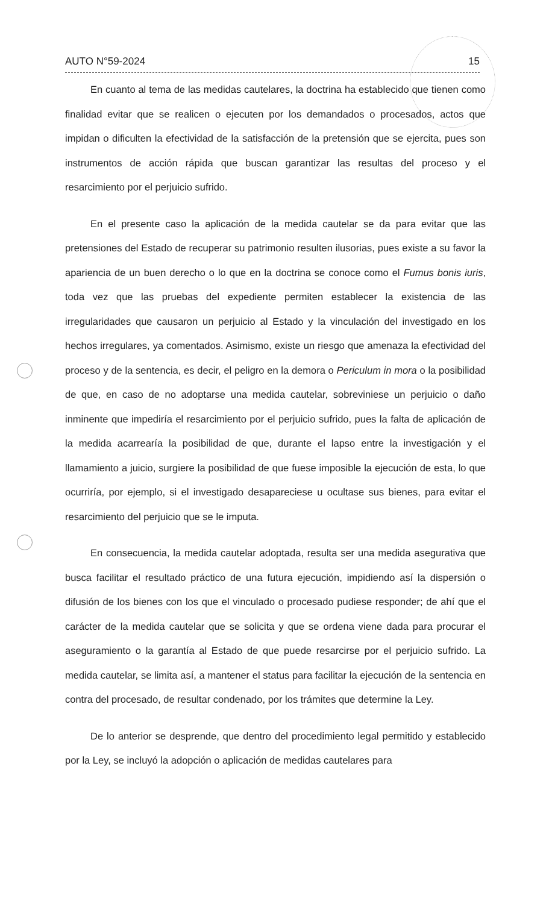AUTO N°59-2024 15
En cuanto al tema de las medidas cautelares, la doctrina ha establecido que tienen como finalidad evitar que se realicen o ejecuten por los demandados o procesados, actos que impidan o dificulten la efectividad de la satisfacción de la pretensión que se ejercita, pues son instrumentos de acción rápida que buscan garantizar las resultas del proceso y el resarcimiento por el perjuicio sufrido.
En el presente caso la aplicación de la medida cautelar se da para evitar que las pretensiones del Estado de recuperar su patrimonio resulten ilusorias, pues existe a su favor la apariencia de un buen derecho o lo que en la doctrina se conoce como el Fumus bonis iuris, toda vez que las pruebas del expediente permiten establecer la existencia de las irregularidades que causaron un perjuicio al Estado y la vinculación del investigado en los hechos irregulares, ya comentados. Asimismo, existe un riesgo que amenaza la efectividad del proceso y de la sentencia, es decir, el peligro en la demora o Periculum in mora o la posibilidad de que, en caso de no adoptarse una medida cautelar, sobreviniese un perjuicio o daño inminente que impediría el resarcimiento por el perjuicio sufrido, pues la falta de aplicación de la medida acarrearía la posibilidad de que, durante el lapso entre la investigación y el llamamiento a juicio, surgiere la posibilidad de que fuese imposible la ejecución de esta, lo que ocurriría, por ejemplo, si el investigado desapareciese u ocultase sus bienes, para evitar el resarcimiento del perjuicio que se le imputa.
En consecuencia, la medida cautelar adoptada, resulta ser una medida asegurativa que busca facilitar el resultado práctico de una futura ejecución, impidiendo así la dispersión o difusión de los bienes con los que el vinculado o procesado pudiese responder; de ahí que el carácter de la medida cautelar que se solicita y que se ordena viene dada para procurar el aseguramiento o la garantía al Estado de que puede resarcirse por el perjuicio sufrido. La medida cautelar, se limita así, a mantener el status para facilitar la ejecución de la sentencia en contra del procesado, de resultar condenado, por los trámites que determine la Ley.
De lo anterior se desprende, que dentro del procedimiento legal permitido y establecido por la Ley, se incluyó la adopción o aplicación de medidas cautelares para